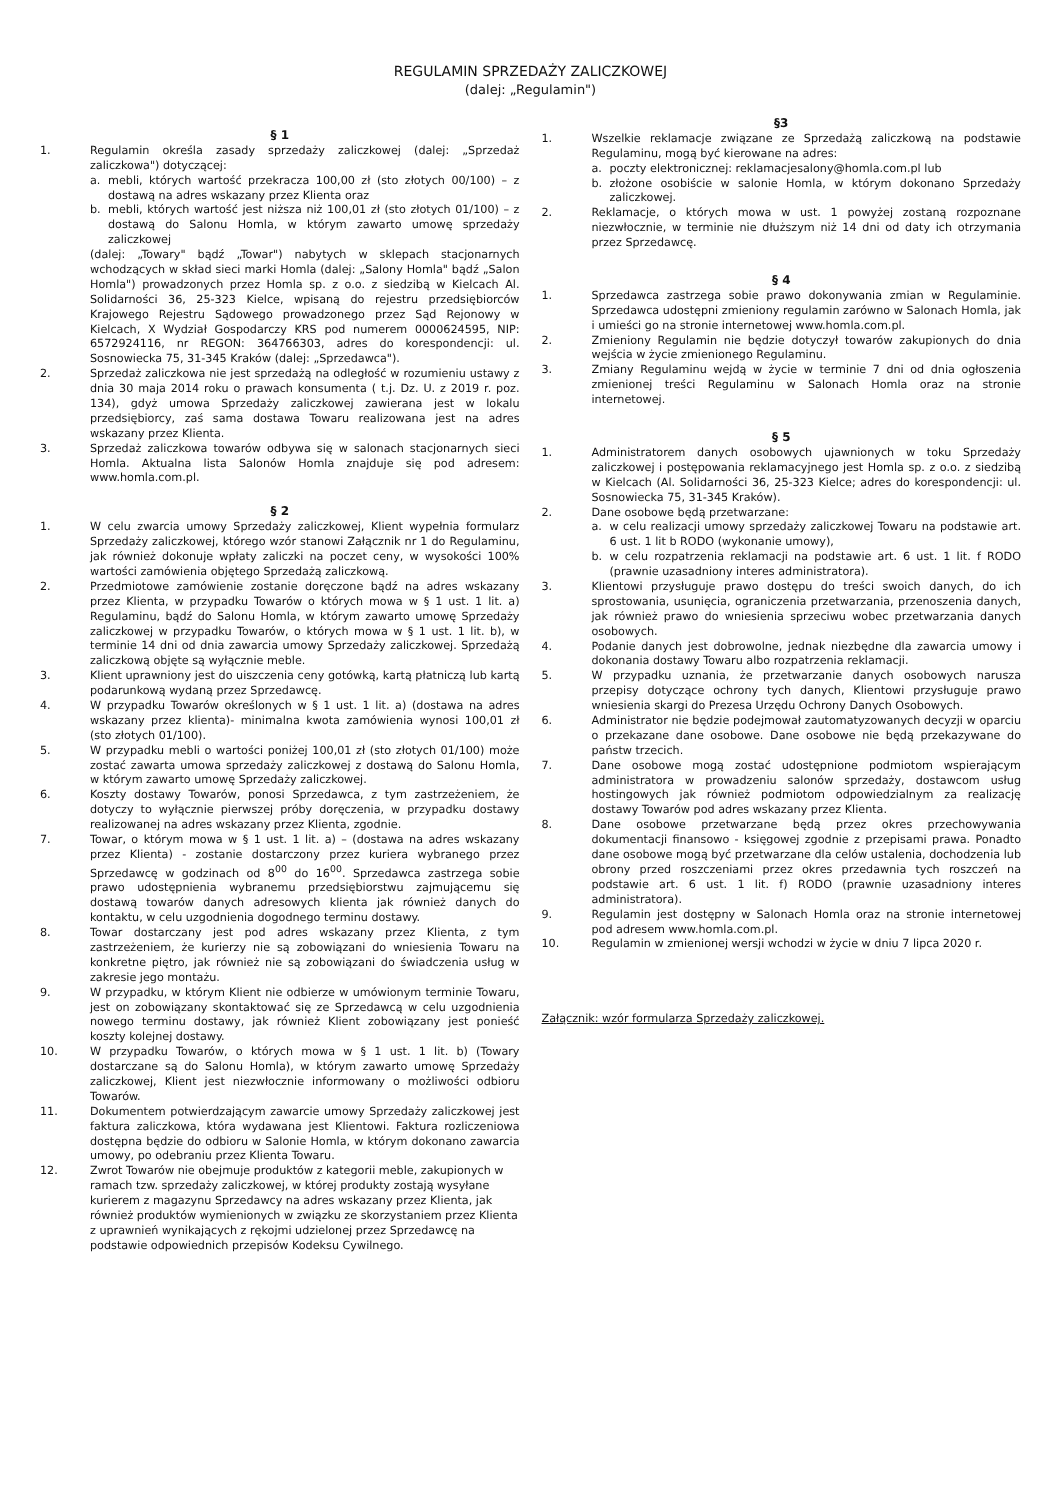REGULAMIN SPRZEDAŻY ZALICZKOWEJ
(dalej: „Regulamin")
§ 1
1. Regulamin określa zasady sprzedaży zaliczkowej (dalej: „Sprzedaż zaliczkowa") dotyczącej:
a. mebli, których wartość przekracza 100,00 zł (sto złotych 00/100) – z dostawą na adres wskazany przez Klienta oraz
b. mebli, których wartość jest niższa niż 100,01 zł (sto złotych 01/100) – z dostawą do Salonu Homla, w którym zawarto umowę sprzedaży zaliczkowej
(dalej: „Towary" bądź „Towar") nabytych w sklepach stacjonarnych wchodzących w skład sieci marki Homla (dalej: „Salony Homla" bądź „Salon Homla") prowadzonych przez Homla sp. z o.o. z siedzibą w Kielcach Al. Solidarności 36, 25-323 Kielce, wpisaną do rejestru przedsiębiorców Krajowego Rejestru Sądowego prowadzonego przez Sąd Rejonowy w Kielcach, X Wydział Gospodarczy KRS pod numerem 0000624595, NIP: 6572924116, nr REGON: 364766303, adres do korespondencji: ul. Sosnowiecka 75, 31-345 Kraków (dalej: „Sprzedawca").
2. Sprzedaż zaliczkowa nie jest sprzedażą na odległość w rozumieniu ustawy z dnia 30 maja 2014 roku o prawach konsumenta ( t.j. Dz. U. z 2019 r. poz. 134), gdyż umowa Sprzedaży zaliczkowej zawierana jest w lokalu przedsiębiorcy, zaś sama dostawa Towaru realizowana jest na adres wskazany przez Klienta.
3. Sprzedaż zaliczkowa towarów odbywa się w salonach stacjonarnych sieci Homla. Aktualna lista Salonów Homla znajduje się pod adresem: www.homla.com.pl.
§ 2
1. W celu zwarcia umowy Sprzedaży zaliczkowej, Klient wypełnia formularz Sprzedaży zaliczkowej, którego wzór stanowi Załącznik nr 1 do Regulaminu, jak również dokonuje wpłaty zaliczki na poczet ceny, w wysokości 100% wartości zamówienia objętego Sprzedażą zaliczkową.
2. Przedmiotowe zamówienie zostanie doręczone bądź na adres wskazany przez Klienta, w przypadku Towarów o których mowa w § 1 ust. 1 lit. a) Regulaminu, bądź do Salonu Homla, w którym zawarto umowę Sprzedaży zaliczkowej w przypadku Towarów, o których mowa w § 1 ust. 1 lit. b), w terminie 14 dni od dnia zawarcia umowy Sprzedaży zaliczkowej. Sprzedażą zaliczkową objęte są wyłącznie meble.
3. Klient uprawniony jest do uiszczenia ceny gotówką, kartą płatniczą lub kartą podarunkową wydaną przez Sprzedawcę.
4. W przypadku Towarów określonych w § 1 ust. 1 lit. a) (dostawa na adres wskazany przez klienta)- minimalna kwota zamówienia wynosi 100,01 zł (sto złotych 01/100).
5. W przypadku mebli o wartości poniżej 100,01 zł (sto złotych 01/100) może zostać zawarta umowa sprzedaży zaliczkowej z dostawą do Salonu Homla, w którym zawarto umowę Sprzedaży zaliczkowej.
6. Koszty dostawy Towarów, ponosi Sprzedawca, z tym zastrzeżeniem, że dotyczy to wyłącznie pierwszej próby doręczenia, w przypadku dostawy realizowanej na adres wskazany przez Klienta, zgodnie.
7. Towar, o którym mowa w § 1 ust. 1 lit. a) – (dostawa na adres wskazany przez Klienta) - zostanie dostarczony przez kuriera wybranego przez Sprzedawcę w godzinach od 8<sup>00</sup> do 16<sup>00</sup>. Sprzedawca zastrzega sobie prawo udostępnienia wybranemu przedsiębiorstwu zajmującemu się dostawą towarów danych adresowych klienta jak również danych do kontaktu, w celu uzgodnienia dogodnego terminu dostawy.
8. Towar dostarczany jest pod adres wskazany przez Klienta, z tym zastrzeżeniem, że kurierzy nie są zobowiązani do wniesienia Towaru na konkretne piętro, jak również nie są zobowiązani do świadczenia usług w zakresie jego montażu.
9. W przypadku, w którym Klient nie odbierze w umówionym terminie Towaru, jest on zobowiązany skontaktować się ze Sprzedawcą w celu uzgodnienia nowego terminu dostawy, jak również Klient zobowiązany jest ponieść koszty kolejnej dostawy.
10. W przypadku Towarów, o których mowa w § 1 ust. 1 lit. b) (Towary dostarczane są do Salonu Homla), w którym zawarto umowę Sprzedaży zaliczkowej, Klient jest niezwłocznie informowany o możliwości odbioru Towarów.
11. Dokumentem potwierdzającym zawarcie umowy Sprzedaży zaliczkowej jest faktura zaliczkowa, która wydawana jest Klientowi. Faktura rozliczeniowa dostępna będzie do odbioru w Salonie Homla, w którym dokonano zawarcia umowy, po odebraniu przez Klienta Towaru.
12. Zwrot Towarów nie obejmuje produktów z kategorii meble, zakupionych w ramach tzw. sprzedaży zaliczkowej, w której produkty zostają wysyłane kurierem z magazynu Sprzedawcy na adres wskazany przez Klienta, jak również produktów wymienionych w związku ze skorzystaniem przez Klienta z uprawnień wynikających z rękojmi udzielonej przez Sprzedawcę na podstawie odpowiednich przepisów Kodeksu Cywilnego.
§3
1. Wszelkie reklamacje związane ze Sprzedażą zaliczkową na podstawie Regulaminu, mogą być kierowane na adres:
a. poczty elektronicznej: reklamacjesalony@homla.com.pl lub
b. złożone osobiście w salonie Homla, w którym dokonano Sprzedaży zaliczkowej.
2. Reklamacje, o których mowa w ust. 1 powyżej zostaną rozpoznane niezwłocznie, w terminie nie dłuższym niż 14 dni od daty ich otrzymania przez Sprzedawcę.
§ 4
1. Sprzedawca zastrzega sobie prawo dokonywania zmian w Regulaminie. Sprzedawca udostępni zmieniony regulamin zarówno w Salonach Homla, jak i umieści go na stronie internetowej www.homla.com.pl.
2. Zmieniony Regulamin nie będzie dotyczył towarów zakupionych do dnia wejścia w życie zmienionego Regulaminu.
3. Zmiany Regulaminu wejdą w życie w terminie 7 dni od dnia ogłoszenia zmienionej treści Regulaminu w Salonach Homla oraz na stronie internetowej.
§ 5
1. Administratorem danych osobowych ujawnionych w toku Sprzedaży zaliczkowej i postępowania reklamacyjnego jest Homla sp. z o.o. z siedzibą w Kielcach (Al. Solidarności 36, 25-323 Kielce; adres do korespondencji: ul. Sosnowiecka 75, 31-345 Kraków).
2. Dane osobowe będą przetwarzane:
a. w celu realizacji umowy sprzedaży zaliczkowej Towaru na podstawie art. 6 ust. 1 lit b RODO (wykonanie umowy),
b. w celu rozpatrzenia reklamacji na podstawie art. 6 ust. 1 lit. f RODO (prawnie uzasadniony interes administratora).
3. Klientowi przysługuje prawo dostępu do treści swoich danych, do ich sprostowania, usunięcia, ograniczenia przetwarzania, przenoszenia danych, jak również prawo do wniesienia sprzeciwu wobec przetwarzania danych osobowych.
4. Podanie danych jest dobrowolne, jednak niezbędne dla zawarcia umowy i dokonania dostawy Towaru albo rozpatrzenia reklamacji.
5. W przypadku uznania, że przetwarzanie danych osobowych narusza przepisy dotyczące ochrony tych danych, Klientowi przysługuje prawo wniesienia skargi do Prezesa Urzędu Ochrony Danych Osobowych.
6. Administrator nie będzie podejmował zautomatyzowanych decyzji w oparciu o przekazane dane osobowe. Dane osobowe nie będą przekazywane do państw trzecich.
7. Dane osobowe mogą zostać udostępnione podmiotom wspierającym administratora w prowadzeniu salonów sprzedaży, dostawcom usług hostingowych jak również podmiotom odpowiedzialnym za realizację dostawy Towarów pod adres wskazany przez Klienta.
8. Dane osobowe przetwarzane będą przez okres przechowywania dokumentacji finansowo - księgowej zgodnie z przepisami prawa. Ponadto dane osobowe mogą być przetwarzane dla celów ustalenia, dochodzenia lub obrony przed roszczeniami przez okres przedawnia tych roszczeń na podstawie art. 6 ust. 1 lit. f) RODO (prawnie uzasadniony interes administratora).
9. Regulamin jest dostępny w Salonach Homla oraz na stronie internetowej pod adresem www.homla.com.pl.
10. Regulamin w zmienionej wersji wchodzi w życie w dniu 7 lipca 2020 r.
Załącznik: wzór formularza Sprzedaży zaliczkowej.